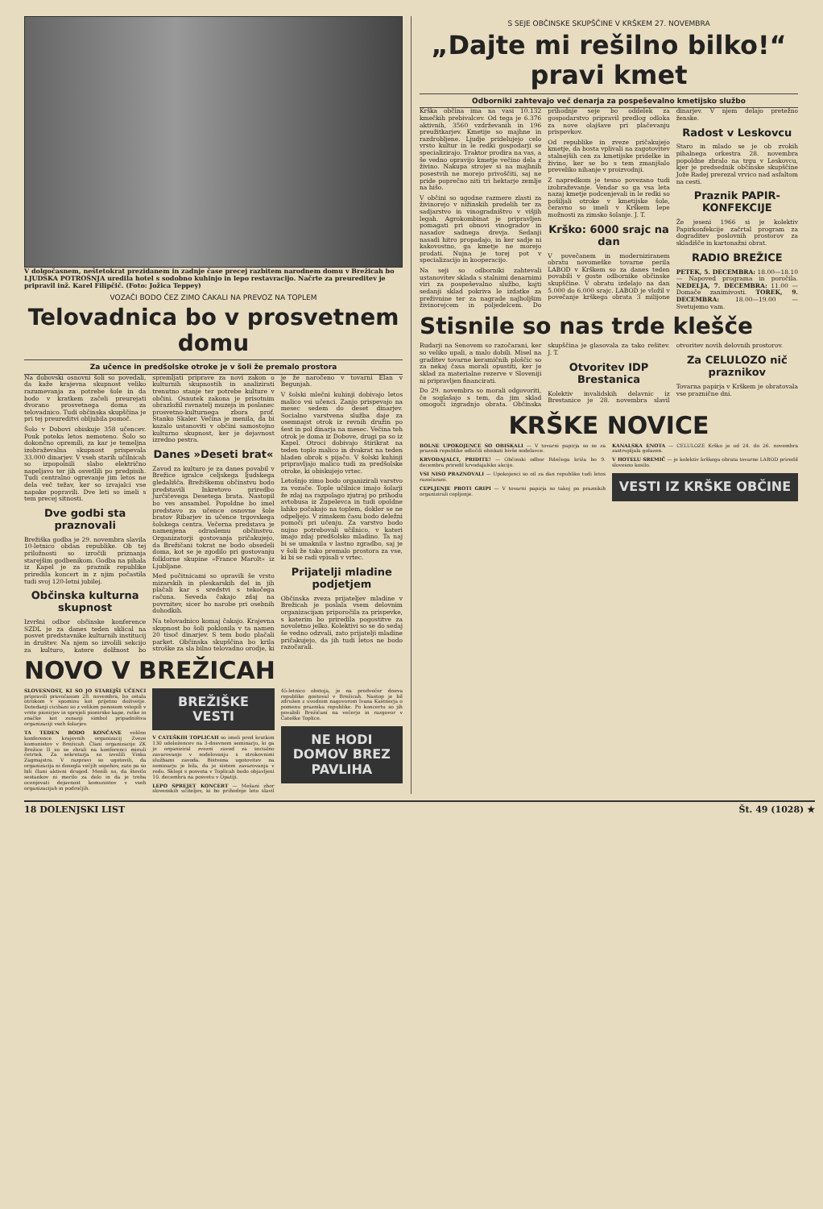V dolgočasnem, neštetokrat prezidanem in zadnje čase precej razbitem narodnem domu v Brežicah bo LJUDSKA POTROŠNJA uredila hotel s sodobno kuhinjo in lepo restavracijo. Načrte za preureditev je pripravil inž. Karel Filipčič. (Foto: Jožica Teppey)
VOZAČI BODO ČEZ ZIMO ČAKALI NA PREVOZ NA TOPLEM
Telovadnica bo v prosvetnem domu
Za učence in predšolske otroke je v šoli že premalo prostora
Na dobovski osnovni šoli so povedali, da kaže krajevna skupnost veliko razumevanja za potrebe šole in da bodo v kratkem začeli preurejati dvorano prosvetnega doma za telovadnico. Tudi občinska skupščina je pri tej preureditvi obljubila pomoč.
Šolo v Dobovi obiskuje 358 učencev. Pouk poteka letos nemoteno. Šolo so dokončno opremili, za kar je temeljna izobraževalna skupnost prispevala 33.000 dinarjev. V vseh starih učilnicah so izpopolnili slabo električno napeljavo ter jih osvetlili po predpisih. Tudi centralno ogrevanje jim letos ne dela več težav, ker so izvajalci vse napake popravili. Dve leti so imeli s tem precej sitnosti.
Dve godbi sta praznovali
Brežiška godba je 29. novembra slavila 10-letnico obdan republike. Ob tej priložnosti so izročili priznanja starejšim godbenikom. Godba na pihala iz Kapel je za praznik republike priredila koncert in z njim počastila tudi svoj 120-letni jubilej.
Občinska kulturna skupnost
Izvršni odbor občinske konference SZDL je za danes teden sklical na posvet predstavnike kulturnih institucij in društev. Na njem so izvolili sekcijo za kulturo, katere dolžnost bo spremljati priprave za novi zakon o kulturnih skupnostih in analizirati trenutno stanje ter potrebe kulture v občini. Osnutek zakona je prisotnim obrazložil ravnatelj muzeja in poslanec prosvetno-kulturnega zbora prof. Stanko Skaler. Večina je menila, da bi kazalo ustanoviti v občini samostojno kulturno skupnost, ker je dejavnost izredno pestra.
Danes »Deseti brat«
Zavod za kulturo je za danes povabil v Brežice igralce celjskega ljudskega gledališča. Brežiškemu občinstvu bodo predstavili Inkretovo priredbo Jurčičevega Desetega brata. Nastopil bo ves ansambel. Popoldne bo imel predstavo za učence osnovne šole bratov Ribarjev in učence trgovskega šolskega centra. Večerna predstava je namenjena odraslemu občinstvu. Organizatorji gostovanja pričakujejo, da Brežičani tokrat ne bodo obsedeli doma, kot se je zgodilo pri gostovanju folklorne skupine »France Marolt« iz Ljubljane.
Med počitnicami so opravili še vrsto mizarskih in pleskarskih del in jih plačali kar s sredstvi s tekočega računa. Seveda čakajo zdaj na povrnitev, sicer bo narobe pri osebnih dohodkih.
Na telovadnico komaj čakajo. Krajevna skupnost bo šoli poklonila v ta namen 20 tisoč dinarjev. S tem bodo plačali parket. Občinska skupščina bo krila stroške za sla bilno telovadno orodje, ki je že naročeno v tovarni Elan v Begunjah.
V šolski mlečni kuhinji dobivajo letos malico vsi učenci. Zanjo prispevajo na mesec sedem do deset dinarjev. Socialno varstvena služba daje za osemnajst otrok iz revnih družin po šest in pol dinarja na mesec. Večina teh otrok je doma iz Dobove, drugi pa so iz Kapel. Otroci dobivajo štirikrat na teden toplo malico in dvakrat na teden hladen obrok s pijačo. V šolski kuhinji pripravljajo malico tudi za predšolske otroke, ki obiskujejo vrtec.
Letošnjo zimo bodo organizirali varstvo za vozače. Tople učilnice imajo šolarji že zdaj na razpolago zjutraj po prihodu avtobusa iz Župelevca in tudi opoldne lahko počakajo na toplem, dokler se ne odpeljejo. V zimskem času bodo deležni pomoči pri učenju. Za varstvo bodo nujno potrebovali učilnico, v kateri imajo zdaj predšolsko mladino. Ta naj bi se umaknila v lastno zgradbo, saj je v šoli že tako premalo prostora za vse, ki bi se radi vpisali v vrtec.
Prijatelji mladine podjetjem
Občinska zveza prijateljev mladine v Brežicah je poslala vsem delovnim organizacijam priporočila za prispevke, s katerim bo priredila pogostitve za novoletno jelko. Kolektivi so se do sedaj še vedno odzvali, zato prijatelji mladine pričakujejo, da jih tudi letos ne bodo razočarali.
NOVO V BREŽICAH
SLOVESNOST, KI SO JO STAREJŠI UČENCI pripravili pravočasom 28. novembra, bo ostala otrokom v spominu kot prijetno doživetje. Dotedanji cicibani so z velikim ponosom vstopili v vrste pionirjev in sprejeli pionirske kape, rutke in značke kot zunanji simbol pripadništva organizaciji vseh šolarjev.
TA TEDEN BODO KONČANE volilne konference krajevnih organizacij Zveze komunistov v Brežicah. Člani organizacije ZK Brežice II so se zbrali na konferenci minuli četrtek. Za sekretarja so izvolili Vinka Zagmajstra. V razpravi so ugotovili, da organizacija ni dosegla večjih uspehov, zato pa so bili člani aktivni drugod. Menili so, da število sestankov ni merilo za delo in da je treba ocenjevati dejavnost komunistov v vseh organizacijah in področjih.
BREŽIŠKE VESTI
V CATEŠKIH TOPLICAH so imeli pred kratkim 130 udeležencev na 3-dnevnem seminarju, ki ga je organiziral zvezni zavod za socialno zavarovanje v sodelovanju s strokovnimi službami zavoda. Bistvena ugotovitev na seminarju je bila, da je sistem zavarovanja v redu. Sklepi s posveta v Toplicah bodo objavljeni 10. decembra na posvetu v Opatiji.
LEPO SPREJET KONCERT — Mešani zbor slovenskih učiteljev, ki bo prihodnje leto slavil 45-letnico obstoja, je na predvečer dneva republike gostoval v Brežicah. Nastop je bil združen z uvodnim nagovorom Ivana Kastnerja o pomenu praznika republike. Po koncertu so jih povabili Brežičani na večerjo in razgovor v Čateške Toplice.
NE HODI DOMOV BREZ PAVLIHA
S SEJE OBČINSKE SKUPŠČINE V KRŠKEM 27. NOVEMBRA
„Dajte mi rešilno bilko!“ pravi kmet
Odborniki zahtevajo več denarja za pospeševalno kmetijsko službo
Krška občina ima na vasi 10.132 kmečkih prebivalcev. Od tega je 6.376 aktivnih, 3560 vzdrževanih in 196 preužitkarjev. Kmetije so majhne in razdrobljene. Ljudje pridelujejo celo vrsto kultur in le redki gospodarji se specializirajo. Traktor prodira na vas, a še vedno opravijo kmetje večino dela z živino. Nakupa strojev si na majhnih posestvih ne morejo privoščiti, saj ne pride poprečno niti tri hektarje zemlje na hišo.
V občini so ugodne razmere zlasti za živinorejo v nižinskih predelih ter za sadjarstvo in vinogradništvo v višjih legah. Agrokombinat je pripravljen pomagati pri obnovi vinogradov in nasadov sadnega drevja. Sedanji nasadi hitro propadajo, in ker sadje ni kakovostno, ga kmetje ne morejo prodati. Nujna je torej pot v specializacijo in kooperacijo.
Na seji so odborniki zahtevali ustanovitev sklada s stalnimi denarnimi viri za pospeševalno službo, kajti sedanji sklad pokriva le izdatke za preživnine ter za nagrade najboljšim živinorejcem in poljedelcem. Do prihodnje seje bo oddelek za gospodarstvo pripravil predlog odloka za nove olajšave pri plačevanju prispevkov.
Od republike in zveze pričakujejo kmetje, da bosta vplivali na zagotovitev stalnejših cen za kmetijske pridelke in živino, ker se bo s tem zmanjšalo preveliko nihanje v proizvodnji.
Z napredkom je tesno povezano tudi izobraževanje. Vendar so ga vsa leta nazaj kmetje podcenjevali in le redki so pošiljali otroke v kmetijske šole, čeravno so imeli v Krškem lepe možnosti za zimsko šolanje. J. T.
Krško: 6000 srajc na dan
V povečanem in moderniziranem obratu novomeške tovarne perila LABOD v Krškem so za danes teden povabili v goste odbornike občinske skupščine. V obratu izdelajo na dan 5.000 do 6.000 srajc. LABOD je vložil v povečanje krškega obrata 3 milijone dinarjev. V njem delajo pretežno ženske.
Radost v Leskovcu
Staro in mlado se je ob zvokih pihalnega orkestra 28. novembra popoldne zbralo na trgu v Leskovcu, kjer je predsednik občinske skupščine Jože Radej prerezal vrvico nad asfaltom na cesti.
Praznik PAPIR-KONFEKCIJE
Že jeseni 1966 si je kolektiv Papirkonfekcije začrtal program za dograditev poslovnih prostorov za skladišče in kartonažni obrat.
RADIO BREŽICE
PETEK, 5. DECEMBRA: 18.00—18.10 — Napoved programa in poročila. NEDELJA, 7. DECEMBRA: 11.00 — Domače zanimivosti. TOREK, 9. DECEMBRA: 18.00—19.00 — Svetujemo vam.
Stisnile so nas trde klešče
Rudarji na Senovem so razočarani, ker so veliko upali, a malo dobili. Misel na graditev tovarne keramičnih ploščic so za nekaj časa morali opustiti, ker je sklad za materialne rezerve v Sloveniji ni pripravljen financirati.
Do 29. novembra so morali odgovoriti, če soglašajo s tem, da jim sklad omogoči izgradnjo obrata. Občinska skupščina je glasovala za tako rešitev. J. T.
Otvoritev IDP Brestanica
Kolektiv invalidskih delavnic iz Brestanice je 28. novembra slavil otvoritev novih delovnih prostorov.
Za CELULOZO nič praznikov
Tovarna papirja v Krškem je obratovala vse praznične dni.
KRŠKE NOVICE
BOLNE UPOKOJENCE SO OBISKALI — V tovarni papirja so se za praznik republike odločili obiskati bivše sodelavce.
KRVODAJALCI, PRIDITE! — Občinski odbor Rdečega križa bo 9. decembra priredil krvodajalsko akcijo.
VSI NISO PRAZNOVALI — Upokojenci so oil za dan republike tudi letos razočarani.
CEPLJENJE PROTI GRIPI — V tovarni papirja so takoj po praznikih organizirali cepljenje.
KANALSKA ENOTA — CELULOZE Krško je od 24. do 26. novembra zastrupljala golazen.
V HOTELU SREMIČ — je kolektiv krškega obrata tovarne LABOD priredil slovesno kosilo.
VESTI IZ KRŠKE OBČINE
18 DOLENJSKI LIST Št. 49 (1028) ★